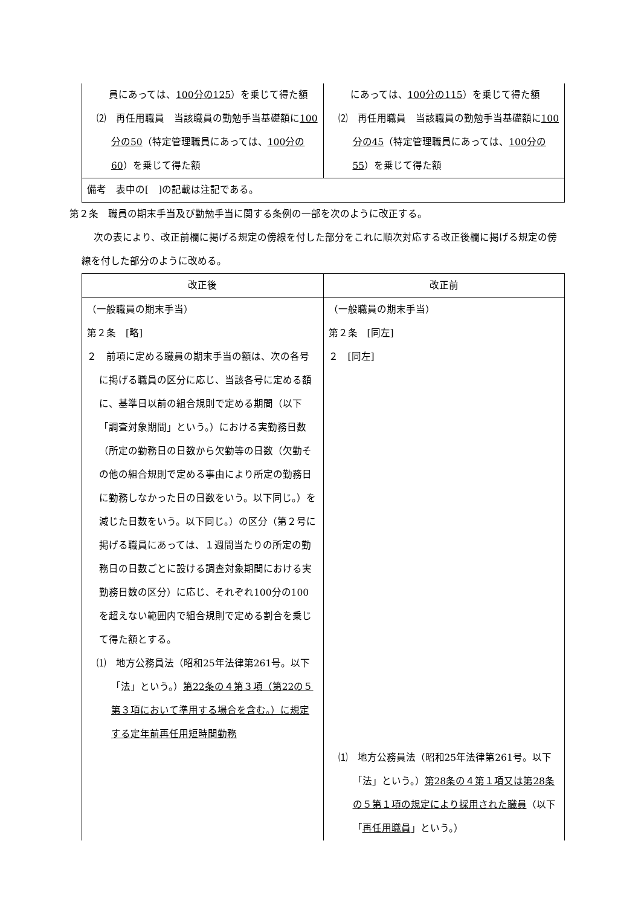| 員にあっては、 100分の125 ）を乗じて得た額 ⑵ 再任用職員 当該職員の勤勉手当基礎額に 100分の50 （特定管理職員にあっては、 100分の60 ）を乗じて得た額 | にあっては、 100分の115 ）を乗じて得た額 ⑵ 再任用職員 当該職員の勤勉手当基礎額に 100分の45 （特定管理職員にあっては、 100分の55 ）を乗じて得た額 |
| 備考 表中の[ ]の記載は注記である。 | |
第２条　職員の期末手当及び勤勉手当に関する条例の一部を次のように改正する。
次の表により、改正前欄に掲げる規定の傍線を付した部分をこれに順次対応する改正後欄に掲げる規定の傍線を付した部分のように改める。
| 改正後 | 改正前 |
| --- | --- |
| （一般職員の期末手当） 第２条 [略] ２ 前項に定める職員の期末手当の額は、次の各号に掲げる職員の区分に応じ、当該各号に定める額に、基準日以前の組合規則で定める期間（以下「調査対象期間」という。）における実勤務日数（所定の勤務日の日数から欠勤等の日数（欠勤その他の組合規則で定める事由により所定の勤務日に勤務しなかった日の日数をいう。以下同じ。）を減じた日数をいう。以下同じ。）の区分（第２号に掲げる職員にあっては、１週間当たりの所定の勤務日の日数ごとに設ける調査対象期間における実勤務日数の区分）に応じ、それぞれ100分の100を超えない範囲内で組合規則で定める割合を乗じて得た額とする。 ⑴ 地方公務員法（昭和25年法律第261号。以下「法」という。） 第22条の４第３項（第22の５第３項において準用する場合を含む。）に規定する定年前再任用短時間勤務 | （一般職員の期末手当） 第２条 [同左] ２ [同左] ⑴ 地方公務員法（昭和25年法律第261号。以下「法」という。） 第28条の４第１項又は第28条の５第１項の規定により採用された職員 （以下「 再任用職員 」という。） |